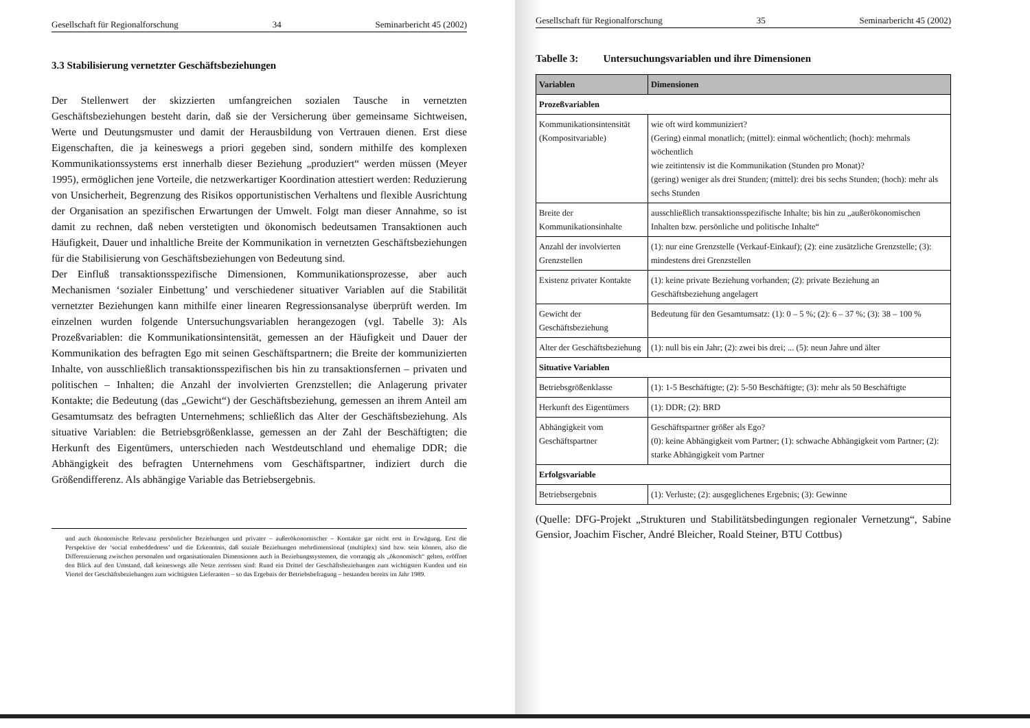Gesellschaft für Regionalforschung 34 Seminarbericht 45 (2002)
3.3 Stabilisierung vernetzter Geschäftsbeziehungen
Der Stellenwert der skizzierten umfangreichen sozialen Tausche in vernetzten Geschäftsbeziehungen besteht darin, daß sie der Versicherung über gemeinsame Sichtweisen, Werte und Deutungsmuster und damit der Herausbildung von Vertrauen dienen. Erst diese Eigenschaften, die ja keineswegs a priori gegeben sind, sondern mithilfe des komplexen Kommunikationssystems erst innerhalb dieser Beziehung „produziert“ werden müssen (Meyer 1995), ermöglichen jene Vorteile, die netzwerkartiger Koordination attestiert werden: Reduzierung von Unsicherheit, Begrenzung des Risikos opportunistischen Verhaltens und flexible Ausrichtung der Organisation an spezifischen Erwartungen der Umwelt. Folgt man dieser Annahme, so ist damit zu rechnen, daß neben verstetigten und ökonomisch bedeutsamen Transaktionen auch Häufigkeit, Dauer und inhaltliche Breite der Kommunikation in vernetzten Geschäftsbeziehungen für die Stabilisierung von Geschäftsbeziehungen von Bedeutung sind.
Der Einfluß transaktionsspezifische Dimensionen, Kommunikationsprozesse, aber auch Mechanismen ‘sozialer Einbettung’ und verschiedener situativer Variablen auf die Stabilität vernetzter Beziehungen kann mithilfe einer linearen Regressionsanalyse überprüft werden. Im einzelnen wurden folgende Untersuchungsvariablen herangezogen (vgl. Tabelle 3): Als Prozeßvariablen: die Kommunikationsintensität, gemessen an der Häufigkeit und Dauer der Kommunikation des befragten Ego mit seinen Geschäftspartnern; die Breite der kommunizierten Inhalte, von ausschließlich transaktionsspezifischen bis hin zu transaktionsfernen – privaten und politischen – Inhalten; die Anzahl der involvierten Grenzstellen; die Anlagerung privater Kontakte; die Bedeutung (das „Gewicht“) der Geschäftsbeziehung, gemessen an ihrem Anteil am Gesamtumsatz des befragten Unternehmens; schließlich das Alter der Geschäftsbeziehung. Als situative Variablen: die Betriebsgrößenklasse, gemessen an der Zahl der Beschäftigten; die Herkunft des Eigentümers, unterschieden nach Westdeutschland und ehemalige DDR; die Abhängigkeit des befragten Unternehmens vom Geschäftspartner, indiziert durch die Größendifferenz. Als abhängige Variable das Betriebsergebnis.
und auch ökonomische Relevanz persönlicher Beziehungen und privater – außerökonomischer – Kontakte gar nicht erst in Erwägung. Erst die Perspektive der ‘social embeddedness’ und die Erkenntnis, daß soziale Beziehungen mehrdimensional (multiplex) sind bzw. sein können, also die Differenzierung zwischen personalen und organisationalen Dimensionen auch in Beziehungssystemen, die vorrangig als „ökonomisch“ gelten, eröffnet den Blick auf den Umstand, daß keineswegs alle Netze zerrissen sind: Rund ein Drittel der Geschäftsbeziehungen zum wichtigsten Kunden und ein Viertel der Geschäftsbeziehungen zum wichtigsten Lieferanten – so das Ergebnis der Betriebsbefragung – bestanden bereits im Jahr 1989.
Gesellschaft für Regionalforschung 35 Seminarbericht 45 (2002)
Tabelle 3: Untersuchungsvariablen und ihre Dimensionen
| Variablen | Dimensionen |
| --- | --- |
| Prozeßvariablen | |
| Kommunikationsintensität (Kompositvariable) | wie oft wird kommuniziert? (Gering) einmal monatlich; (mittel): einmal wöchentlich; (hoch): mehrmals wöchentlich wie zeitintensiv ist die Kommunikation (Stunden pro Monat)? (gering) weniger als drei Stunden; (mittel): drei bis sechs Stunden; (hoch): mehr als sechs Stunden |
| Breite der Kommunikationsinhalte | ausschließlich transaktionsspezifische Inhalte; bis hin zu „außerökonomischen Inhalten bzw. persönliche und politische Inhalte“ |
| Anzahl der involvierten Grenzstellen | (1): nur eine Grenzstelle (Verkauf-Einkauf); (2): eine zusätzliche Grenzstelle; (3): mindestens drei Grenzstellen |
| Existenz privater Kontakte | (1): keine private Beziehung vorhanden; (2): private Beziehung an Geschäftsbeziehung angelagert |
| Gewicht der Geschäftsbeziehung | Bedeutung für den Gesamtumsatz: (1): 0 – 5 %; (2): 6 – 37 %; (3): 38 – 100 % |
| Alter der Geschäftsbeziehung | (1): null bis ein Jahr; (2): zwei bis drei; ... (5): neun Jahre und älter |
| Situative Variablen | |
| Betriebsgrößenklasse | (1): 1-5 Beschäftigte; (2): 5-50 Beschäftigte; (3): mehr als 50 Beschäftigte |
| Herkunft des Eigentümers | (1): DDR; (2): BRD |
| Abhängigkeit vom Geschäftspartner | Geschäftspartner größer als Ego? (0): keine Abhängigkeit vom Partner; (1): schwache Abhängigkeit vom Partner; (2): starke Abhängigkeit vom Partner |
| Erfolgsvariable | |
| Betriebsergebnis | (1): Verluste; (2): ausgeglichenes Ergebnis; (3): Gewinne |
(Quelle: DFG-Projekt „Strukturen und Stabilitätsbedingungen regionaler Vernetzung“, Sabine Gensior, Joachim Fischer, André Bleicher, Roald Steiner, BTU Cottbus)